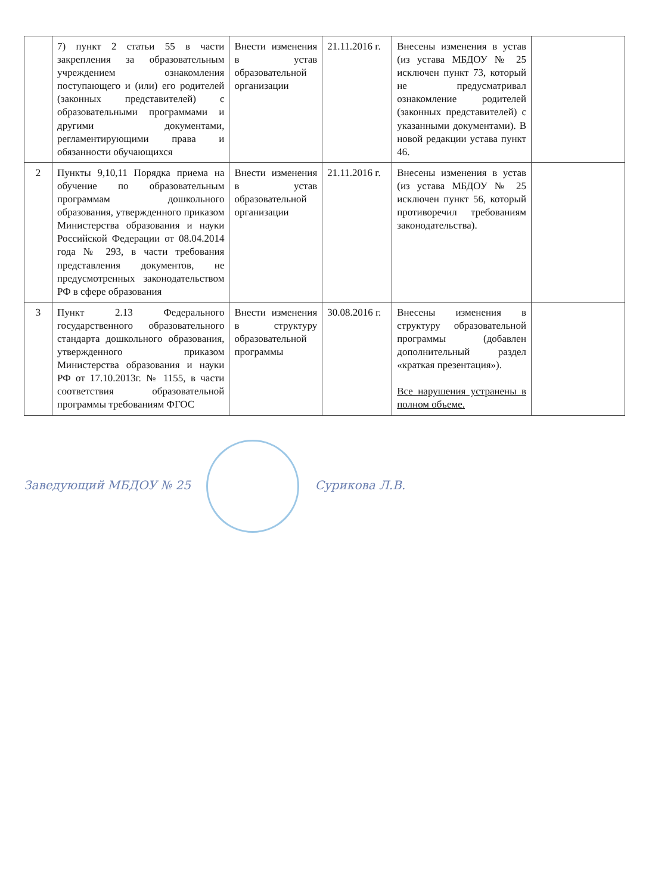| | 7) пункт 2 статьи 55 в части закрепления за образовательным учреждением ознакомления поступающего и (или) его родителей (законных представителей) с образовательными программами и другими документами, регламентирующими права и обязанности обучающихся | Внести изменения в устав образовательной организации | 21.11.2016 г. | Внесены изменения в устав (из устава МБДОУ № 25 исключен пункт 73, который не предусматривал ознакомление родителей (законных представителей) с указанными документами). В новой редакции устава пункт 46. | |
| 2 | Пункты 9,10,11 Порядка приема на обучение по образовательным программам дошкольного образования, утвержденного приказом Министерства образования и науки Российской Федерации от 08.04.2014 года № 293, в части требования представления документов, не предусмотренных законодательством РФ в сфере образования | Внести изменения в устав образовательной организации | 21.11.2016 г. | Внесены изменения в устав (из устава МБДОУ № 25 исключен пункт 56, который противоречил требованиям законодательства). | |
| 3 | Пункт 2.13 Федерального государственного образовательного стандарта дошкольного образования, утвержденного приказом Министерства образования и науки РФ от 17.10.2013г. № 1155, в части соответствия образовательной программы требованиям ФГОС | Внести изменения в структуру образовательной программы | 30.08.2016 г. | Внесены изменения в структуру образовательной программы (добавлен дополнительный раздел «краткая презентация»). Все нарушения устранены в полном объеме. | |
Заведующий МБДОУ № 25 Сурикова Л.В.